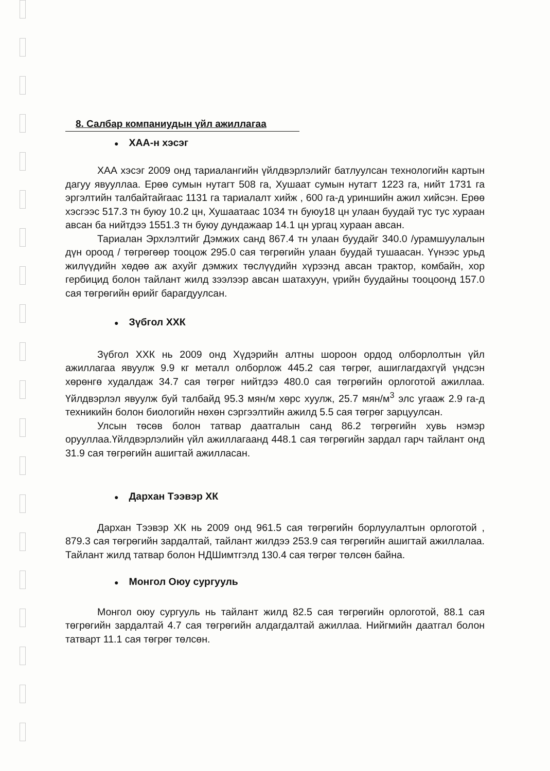8. Салбар компаниудын үйл ажиллагаа
● ХАА-н хэсэг
ХАА хэсэг 2009 онд тариалангийн үйлдвэрлэлийг батлуулсан технологийн картын дагуу явууллаа. Ерөө сумын нутагт 508 га, Хушаат сумын нутагт 1223 га, нийт 1731 га эргэлтийн талбайтайгаас 1131 га тариалалт хийж , 600 га-д уриншийн ажил хийсэн. Ерөө хэсгээс 517.3 тн буюу 10.2 цн, Хушаатаас 1034 тн буюу18 цн улаан буудай тус тус хураан авсан ба нийтдээ 1551.3 тн буюу дундажаар 14.1 цн ургац хураан авсан.
Тариалан Эрхлэлтийг Дэмжих санд 867.4 тн улаан буудайг 340.0 /урамшуулалын дүн ороод / төгрөгөөр тооцож 295.0 сая төгрөгийн улаан буудай тушаасан. Үүнээс урьд жилүүдийн хөдөө аж ахуйг дэмжих төслүүдийн хүрээнд авсан трактор, комбайн, хор гербицид болон тайлант жилд зээлээр авсан шатахуун, үрийн буудайны тооцоонд 157.0 сая төгрөгийн өрийг барагдуулсан.
● Зүбгол ХХК
Зүбгол ХХК нь 2009 онд Хүдэрийн алтны шороон ордод олборлолтын үйл ажиллагаа явуулж 9.9 кг металл олборлож 445.2 сая төгрөг, ашиглагдахгүй үндсэн хөрөнгө худалдаж 34.7 сая төгрөг нийтдээ 480.0 сая төгрөгийн орлоготой ажиллаа. Үйлдвэрлэл явуулж буй талбайд 95.3 мян/м хөрс хуулж, 25.7 мян/м<sup>3</sup> элс угааж 2.9 га-д техникийн болон биологийн нөхөн сэргээлтийн ажилд 5.5 сая төгрөг зарцуулсан.
Улсын төсөв болон татвар даатгалын санд 86.2 төгрөгийн хувь нэмэр орууллаа.Үйлдвэрлэлийн үйл ажиллагаанд 448.1 сая төгрөгийн зардал гарч тайлант онд 31.9 сая төгрөгийн ашигтай ажилласан.
● Дархан Тээвэр ХК
Дархан Тээвэр ХК нь 2009 онд 961.5 сая төгрөгийн борлуулалтын орлоготой , 879.3 сая төгрөгийн зардалтай, тайлант жилдээ 253.9 сая төгрөгийн ашигтай ажиллалаа. Тайлант жилд татвар болон НДШимтгэлд 130.4 сая төгрөг төлсөн байна.
● Монгол Оюу сургууль
Монгол оюу сургууль нь тайлант жилд 82.5 сая төгрөгийн орлоготой, 88.1 сая төгрөгийн зардалтай 4.7 сая төгрөгийн алдагдалтай ажиллаа. Нийгмийн даатгал болон татварт 11.1 сая төгрөг төлсөн.